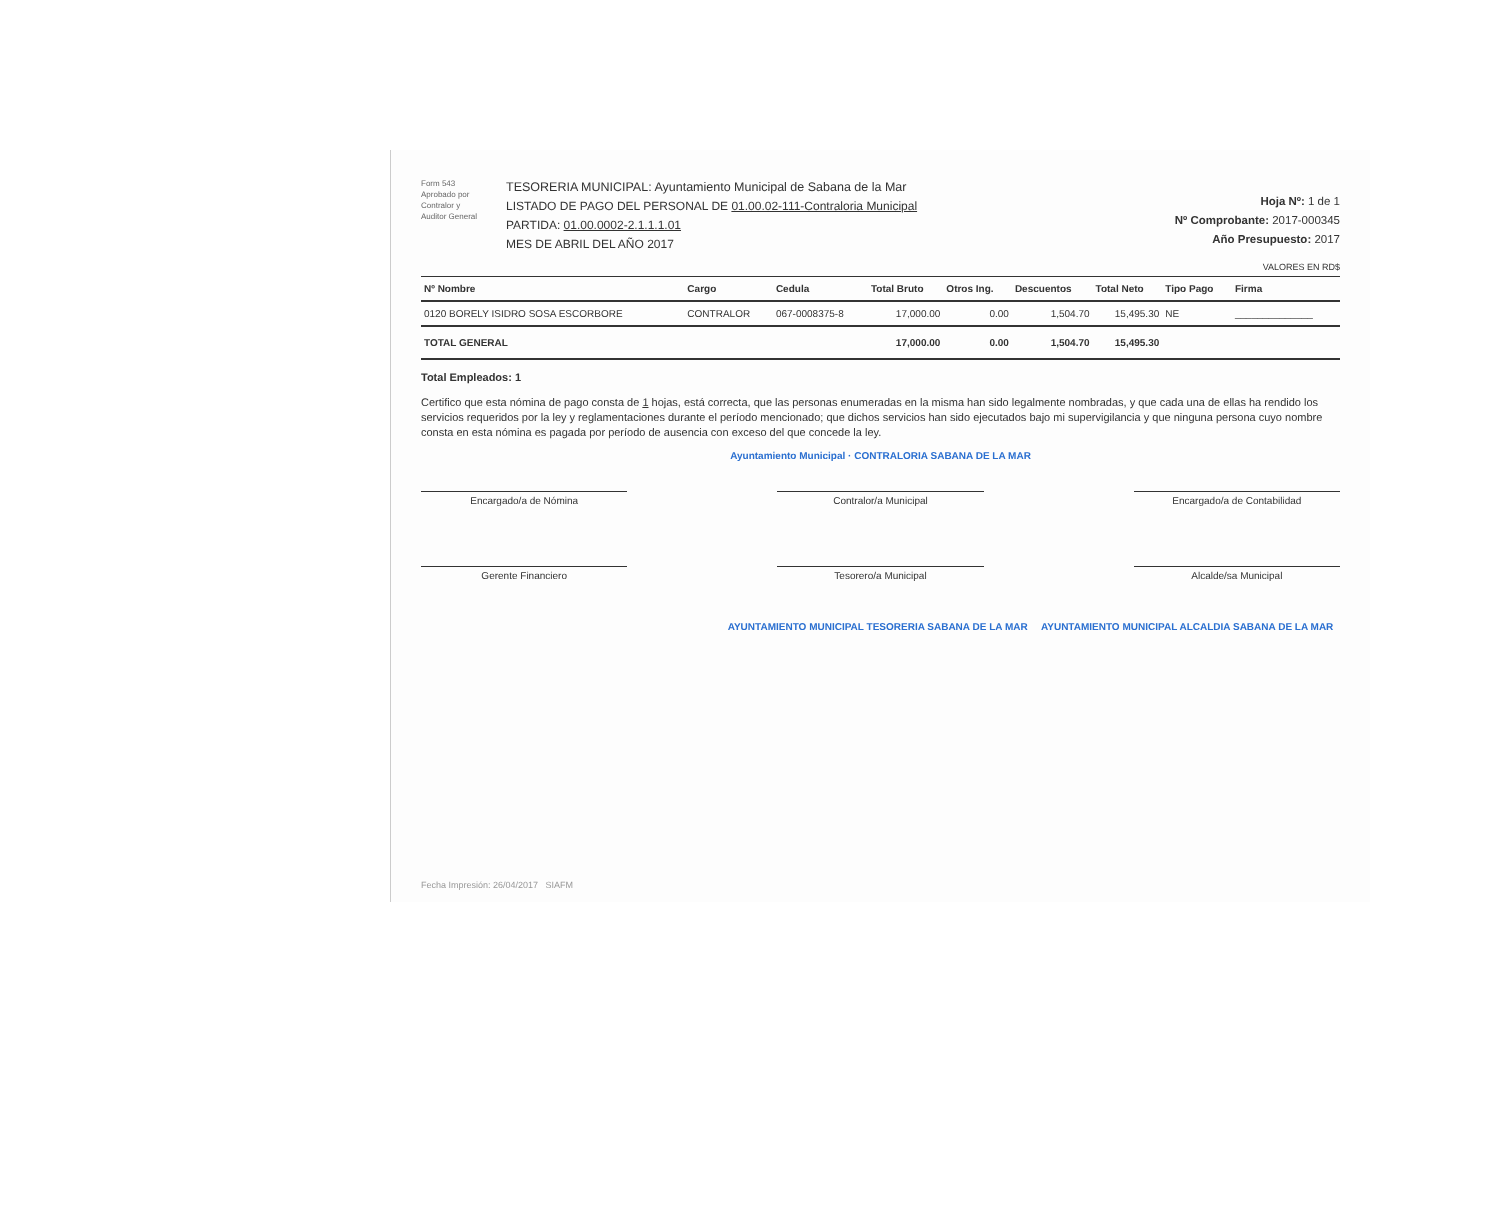Form 543
Aprobado por
Contralor y
Auditor General
TESORERIA MUNICIPAL: Ayuntamiento Municipal de Sabana de la Mar
LISTADO DE PAGO DEL PERSONAL DE 01.00.02-111-Contraloria Municipal
PARTIDA: 01.00.0002-2.1.1.1.01
MES DE ABRIL DEL AÑO 2017
Hoja Nº: 1 de 1
Nº Comprobante: 2017-000345
Año Presupuesto: 2017
VALORES EN RD$
| Nº Nombre | Cargo | Cedula | Total Bruto | Otros Ing. | Descuentos | Total Neto | Tipo Pago | Firma |
| --- | --- | --- | --- | --- | --- | --- | --- | --- |
| 0120 BORELY ISIDRO SOSA ESCORBORE | CONTRALOR | 067-0008375-8 | 17,000.00 | 0.00 | 1,504.70 | 15,495.30 | NE | ______________ |
| TOTAL GENERAL | | | 17,000.00 | 0.00 | 1,504.70 | 15,495.30 | | |
Total Empleados: 1
Certifico que esta nómina de pago consta de 1 hojas, está correcta, que las personas enumeradas en la misma han sido legalmente nombradas, y que cada una de ellas ha rendido los servicios requeridos por la ley y reglamentaciones durante el período mencionado; que dichos servicios han sido ejecutados bajo mi supervigilancia y que ninguna persona cuyo nombre consta en esta nómina es pagada por período de ausencia con exceso del que concede la ley.
Ayuntamiento Municipal · CONTRALORIA SABANA DE LA MAR
Encargado/a de Nómina
Contralor/a Municipal
Encargado/a de Contabilidad
Gerente Financiero
Tesorero/a Municipal
Alcalde/sa Municipal
AYUNTAMIENTO MUNICIPAL TESORERIA SABANA DE LA MAR AYUNTAMIENTO MUNICIPAL ALCALDIA SABANA DE LA MAR
Fecha Impresión: 26/04/2017 SIAFM